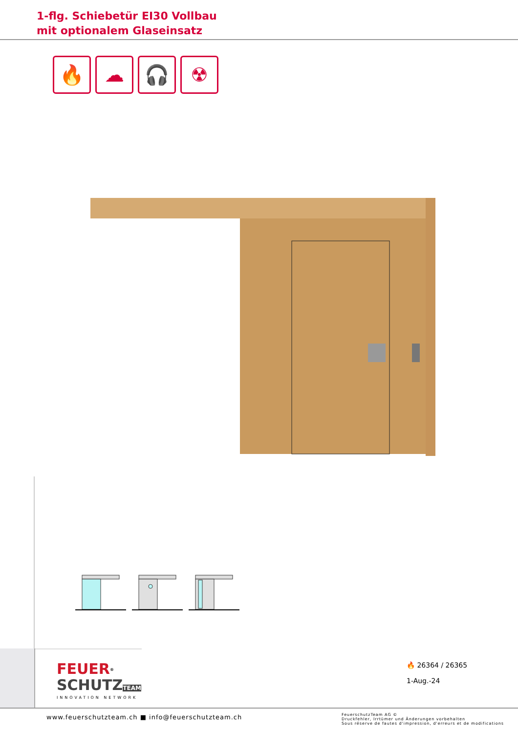1-flg. Schiebetür EI30 Vollbau
mit optionalem Glaseinsatz
🔥 ☁ 🎧 ☢
FEUER<sup>®</sup>
SCHUTZ TEAM
INNOVATION NETWORK
🔥 26364 / 26365
1-Aug.-24
www.feuerschutzteam.ch ■ info@feuerschutzteam.ch
FeuerschutzTeam AG ©
Druckfehler, Irrtümer und Änderungen vorbehalten
Sous réserve de fautes d'impression, d'erreurs et de modifications